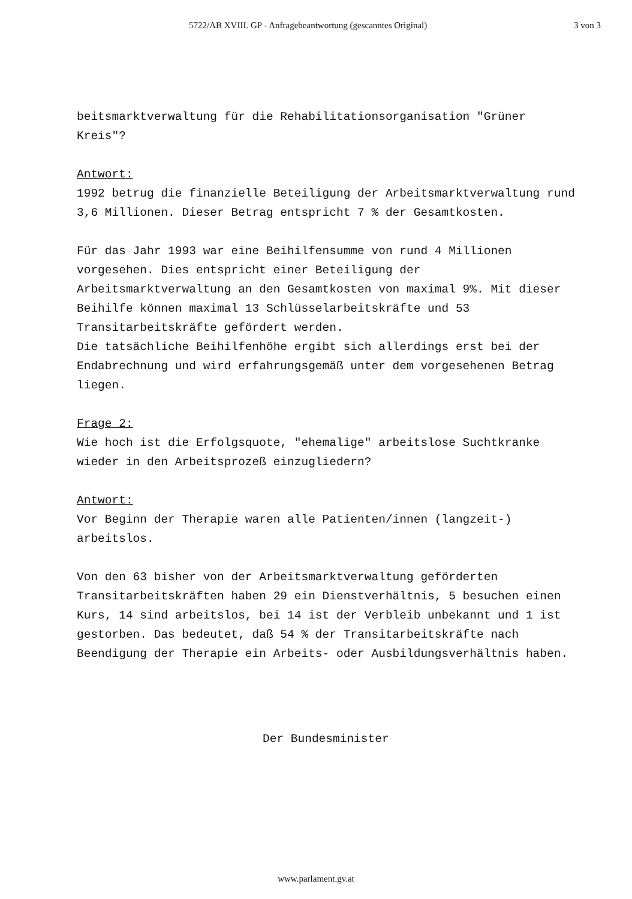5722/AB XVIII. GP - Anfragebeantwortung (gescanntes Original) 3 von 3
beitsmarktverwaltung für die Rehabilitationsorganisation "Grüner Kreis"?
Antwort:
1992 betrug die finanzielle Beteiligung der Arbeitsmarktverwaltung rund 3,6 Millionen. Dieser Betrag entspricht 7 % der Gesamtkosten.
Für das Jahr 1993 war eine Beihilfensumme von rund 4 Millionen vorgesehen. Dies entspricht einer Beteiligung der Arbeitsmarktverwaltung an den Gesamtkosten von maximal 9%. Mit dieser Beihilfe können maximal 13 Schlüsselarbeitskräfte und 53 Transitarbeitskräfte gefördert werden.
Die tatsächliche Beihilfenhöhe ergibt sich allerdings erst bei der Endabrechnung und wird erfahrungsgemäß unter dem vorgesehenen Betrag liegen.
Frage 2:
Wie hoch ist die Erfolgsquote, "ehemalige" arbeitslose Suchtkranke wieder in den Arbeitsprozeß einzugliedern?
Antwort:
Vor Beginn der Therapie waren alle Patienten/innen (langzeit-) arbeitslos.
Von den 63 bisher von der Arbeitsmarktverwaltung geförderten Transitarbeitskräften haben 29 ein Dienstverhältnis, 5 besuchen einen Kurs, 14 sind arbeitslos, bei 14 ist der Verbleib unbekannt und 1 ist gestorben. Das bedeutet, daß 54 % der Transitarbeitskräfte nach Beendigung der Therapie ein Arbeits- oder Ausbildungsverhältnis haben.
Der Bundesminister
www.parlament.gv.at